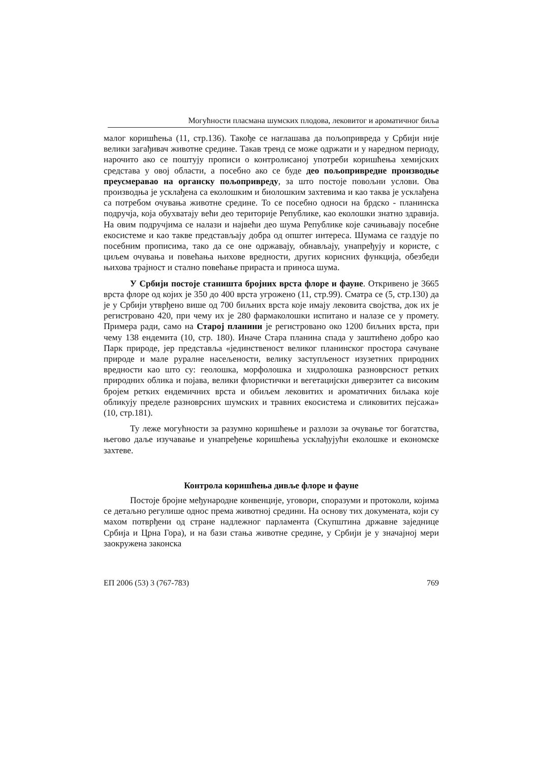Могућности пласмана шумских плодова, лековитог и ароматичног биља
малог коришћења (11, стр.136). Такође се наглашава да пољопривреда у Србији није велики загађивач животне средине. Такав тренд се може одржати и у наредном периоду, нарочито ако се поштују прописи о контролисаној употреби коришћења хемијских средстава у овој области, а посебно ако се буде део пољопривредне производње преусмеравао на органску пољопривреду, за што постоје повољни услови. Ова производња је усклађена са еколошким и биолошким захтевима и као таква је усклађена са потребом очувања животне средине. То се посебно односи на брдско - планинска подручја, која обухватају већи део територије Републике, као еколошки знатно здравија. На овим подручјима се налази и највећи део шума Републике које сачињавају посебне екосистеме и као такве представљају добра од општег интереса. Шумама се газдује по посебним прописима, тако да се оне одржавају, обнављају, унапређују и користе, с циљем очувања и повећања њихове вредности, других корисних функција, обезбеди њихова трајност и стално повећање прираста и приноса шума.
У Србији постоје станишта бројних врста флоре и фауне. Откривено је 3665 врста флоре од којих је 350 до 400 врста угрожено (11, стр.99). Сматра се (5, стр.130) да је у Србији утврђено више од 700 биљних врста које имају лековита својства, док их је регистровано 420, при чему их је 280 фармаколошки испитано и налазе се у промету. Примера ради, само на Старој планини је регистровано око 1200 биљних врста, при чему 138 ендемита (10, стр. 180). Иначе Стара планина спада у заштићено добро као Парк природе, јер представља «јединственост великог планинског простора сачуване природе и мале руралне насељености, велику заступљеност изузетних природних вредности као што су: геолошка, морфолошка и хидролошка разноврсност ретких природних облика и појава, велики флористички и вегетацијски диверзитет са високим бројем ретких ендемичних врста и обиљем лековитих и ароматичних биљака које обликују пределе разноврсних шумских и травних екосистема и сликовитих пејсажа» (10, стр.181).
Ту леже могућности за разумно коришћење и разлози за очување тог богатства, његово даље изучавање и унапређење коришћења усклађујући еколошке и економске захтеве.
Контрола коришћења дивље флоре и фауне
Постоје бројне међународне конвенције, уговори, споразуми и протоколи, којима се детаљно регулише однос према животној средини. На основу тих докумената, који су махом потврђени од стране надлежног парламента (Скупштина државне заједнице Србија и Црна Гора), и на бази стања животне средине, у Србији је у значајној мери заокружена законска
ЕП 2006 (53) 3 (767-783) 769